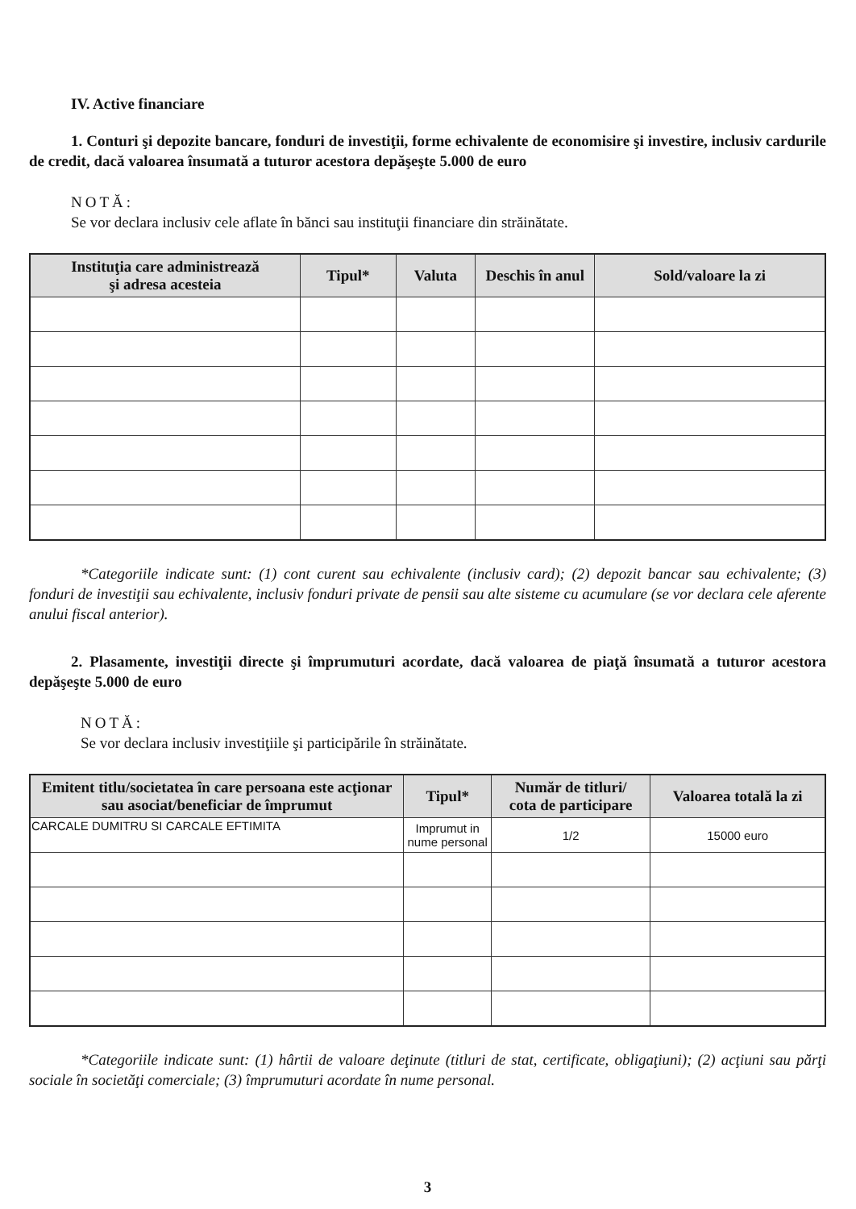IV. Active financiare
1. Conturi şi depozite bancare, fonduri de investiţii, forme echivalente de economisire şi investire, inclusiv cardurile de credit, dacă valoarea însumată a tuturor acestora depăşeşte 5.000 de euro
NOTĂ:
Se vor declara inclusiv cele aflate în bănci sau instituţii financiare din străinătate.
| Instituţia care administrează şi adresa acesteia | Tipul* | Valuta | Deschis în anul | Sold/valoare la zi |
| --- | --- | --- | --- | --- |
*Categoriile indicate sunt: (1) cont curent sau echivalente (inclusiv card); (2) depozit bancar sau echivalente; (3) fonduri de investiţii sau echivalente, inclusiv fonduri private de pensii sau alte sisteme cu acumulare (se vor declara cele aferente anului fiscal anterior).
2. Plasamente, investiţii directe şi împrumuturi acordate, dacă valoarea de piaţă însumată a tuturor acestora depăşeşte 5.000 de euro
NOTĂ:
Se vor declara inclusiv investiţiile şi participările în străinătate.
| Emitent titlu/societatea în care persoana este acţionar sau asociat/beneficiar de împrumut | Tipul* | Număr de titluri/ cota de participare | Valoarea totală la zi |
| --- | --- | --- | --- |
| CARCALE DUMITRU SI CARCALE EFTIMITA | Imprumut in nume personal | 1/2 | 15000 euro |
*Categoriile indicate sunt: (1) hârtii de valoare deţinute (titluri de stat, certificate, obligaţiuni); (2) acţiuni sau părţi sociale în societăţi comerciale; (3) împrumuturi acordate în nume personal.
3